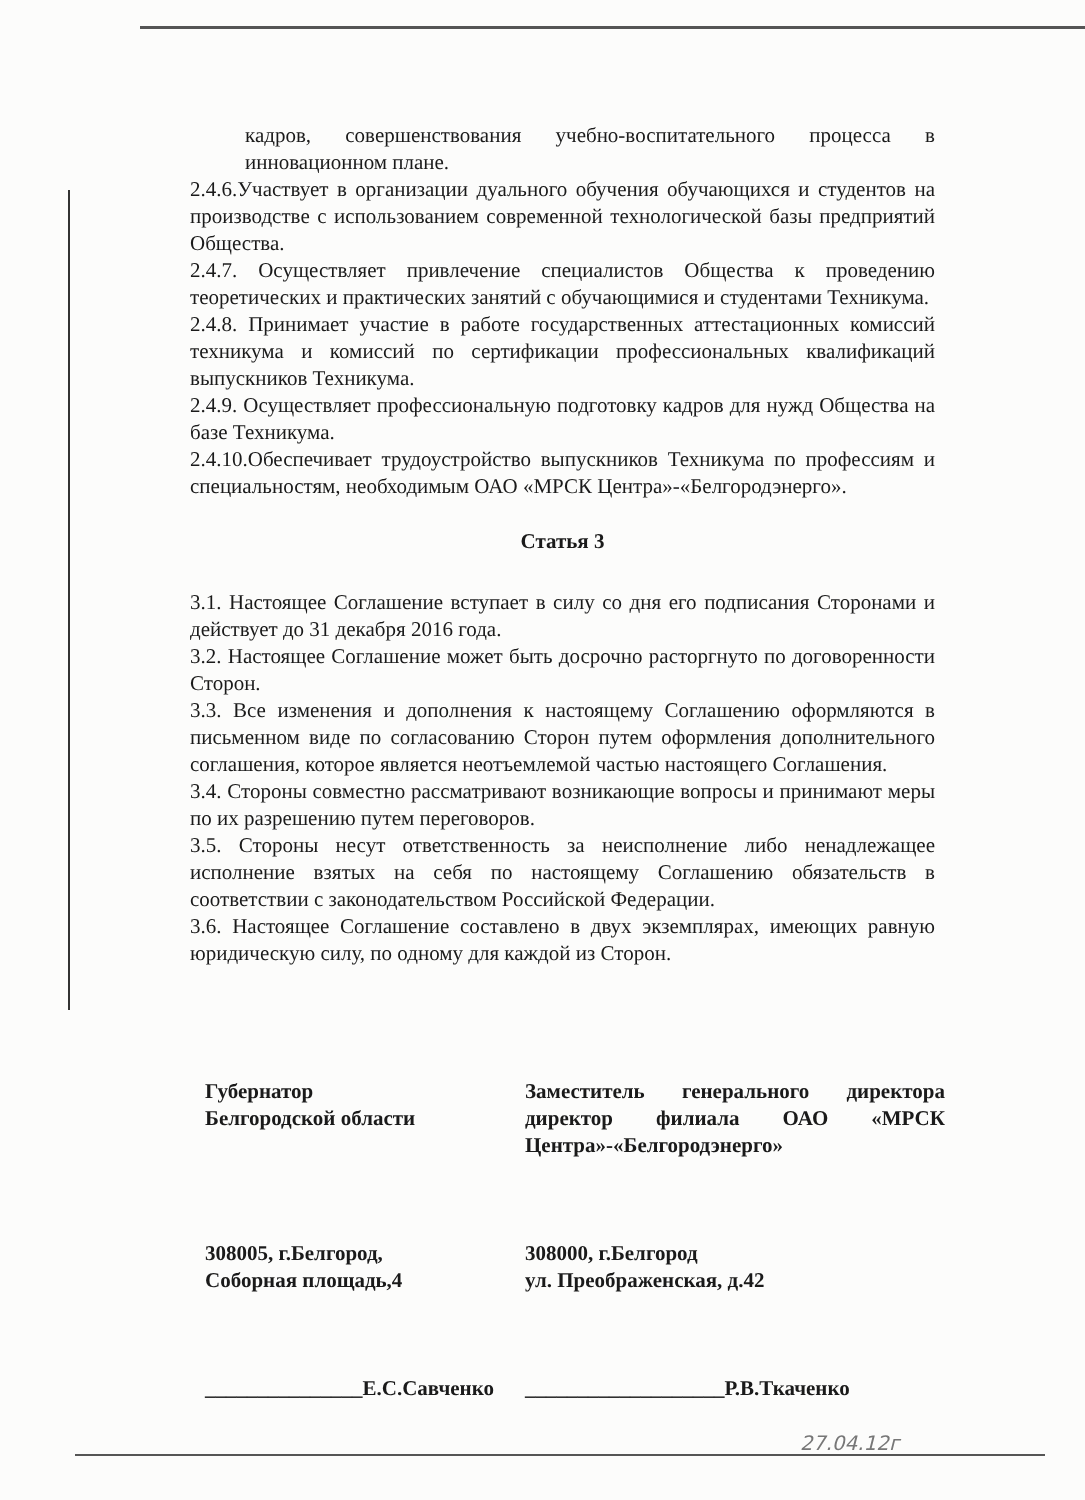кадров, совершенствования учебно-воспитательного процесса в инновационном плане.
2.4.6.Участвует в организации дуального обучения обучающихся и студентов на производстве с использованием современной технологической базы предприятий Общества.
2.4.7. Осуществляет привлечение специалистов Общества к проведению теоретических и практических занятий с обучающимися и студентами Техникума.
2.4.8. Принимает участие в работе государственных аттестационных комиссий техникума и комиссий по сертификации профессиональных квалификаций выпускников Техникума.
2.4.9. Осуществляет профессиональную подготовку кадров для нужд Общества на базе Техникума.
2.4.10.Обеспечивает трудоустройство выпускников Техникума по профессиям и специальностям, необходимым ОАО «МРСК Центра»-«Белгородэнерго».
Статья 3
3.1. Настоящее Соглашение вступает в силу со дня его подписания Сторонами и действует до 31 декабря 2016 года.
3.2. Настоящее Соглашение может быть досрочно расторгнуто по договоренности Сторон.
3.3. Все изменения и дополнения к настоящему Соглашению оформляются в письменном виде по согласованию Сторон путем оформления дополнительного соглашения, которое является неотъемлемой частью настоящего Соглашения.
3.4. Стороны совместно рассматривают возникающие вопросы и принимают меры по их разрешению путем переговоров.
3.5. Стороны несут ответственность за неисполнение либо ненадлежащее исполнение взятых на себя по настоящему Соглашению обязательств в соответствии с законодательством Российской Федерации.
3.6. Настоящее Соглашение составлено в двух экземплярах, имеющих равную юридическую силу, по одному для каждой из Сторон.
Губернатор
Белгородской области
308005, г.Белгород,
Соборная площадь,4
_______________Е.С.Савченко
Заместитель генерального директора директор филиала ОАО «МРСК Центра»-«Белгородэнерго»
308000, г.Белгород
ул. Преображенская, д.42
___________________Р.В.Ткаченко
27.04.12г